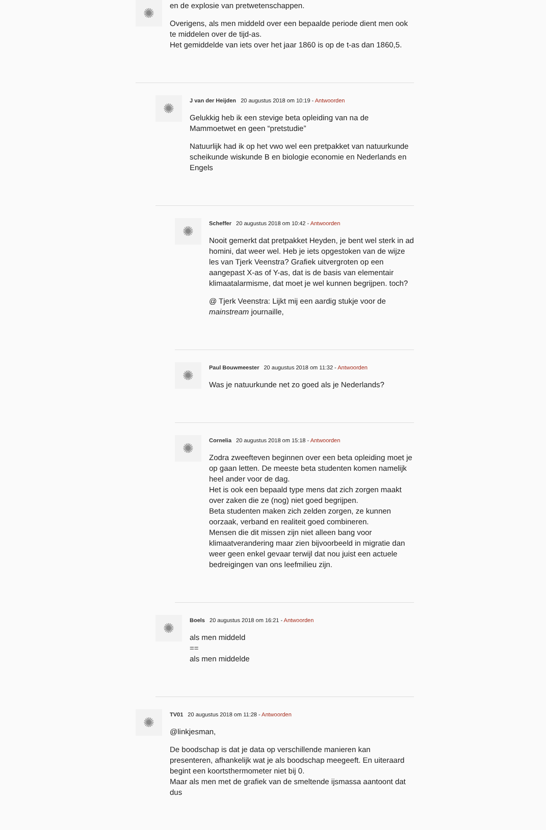✺
en de explosie van pretwetenschappen.
Overigens, als men middeld over een bepaalde periode dient men ook te middelen over de tijd-as.
Het gemiddelde van iets over het jaar 1860 is op de t-as dan 1860,5.
✺
J van der Heijden 20 augustus 2018 om 10:19 - Antwoorden
Gelukkig heb ik een stevige beta opleiding van na de Mammoetwet en geen “pretstudie”
Natuurlijk had ik op het vwo wel een pretpakket van natuurkunde scheikunde wiskunde B en biologie economie en Nederlands en Engels
✺
Scheffer 20 augustus 2018 om 10:42 - Antwoorden
Nooit gemerkt dat pretpakket Heyden, je bent wel sterk in ad homini, dat weer wel. Heb je iets opgestoken van de wijze les van Tjerk Veenstra? Grafiek uitvergroten op een aangepast X-as of Y-as, dat is de basis van elementair klimaatalarmisme, dat moet je wel kunnen begrijpen. toch?
@ Tjerk Veenstra: Lijkt mij een aardig stukje voor de mainstream journaille,
✺
Paul Bouwmeester 20 augustus 2018 om 11:32 - Antwoorden
Was je natuurkunde net zo goed als je Nederlands?
✺
Cornelia 20 augustus 2018 om 15:18 - Antwoorden
Zodra zweefteven beginnen over een beta opleiding moet je op gaan letten. De meeste beta studenten komen namelijk heel ander voor de dag.
Het is ook een bepaald type mens dat zich zorgen maakt over zaken die ze (nog) niet goed begrijpen.
Beta studenten maken zich zelden zorgen, ze kunnen oorzaak, verband en realiteit goed combineren.
Mensen die dit missen zijn niet alleen bang voor klimaatverandering maar zien bijvoorbeeld in migratie dan weer geen enkel gevaar terwijl dat nou juist een actuele bedreigingen van ons leefmilieu zijn.
✺
Boels 20 augustus 2018 om 16:21 - Antwoorden
als men middeld
==
als men middelde
✺
TV01 20 augustus 2018 om 11:28 - Antwoorden
@linkjesman,
De boodschap is dat je data op verschillende manieren kan presenteren, afhankelijk wat je als boodschap meegeeft. En uiteraard begint een koortsthermometer niet bij 0.
Maar als men met de grafiek van de smeltende ijsmassa aantoont dat dus